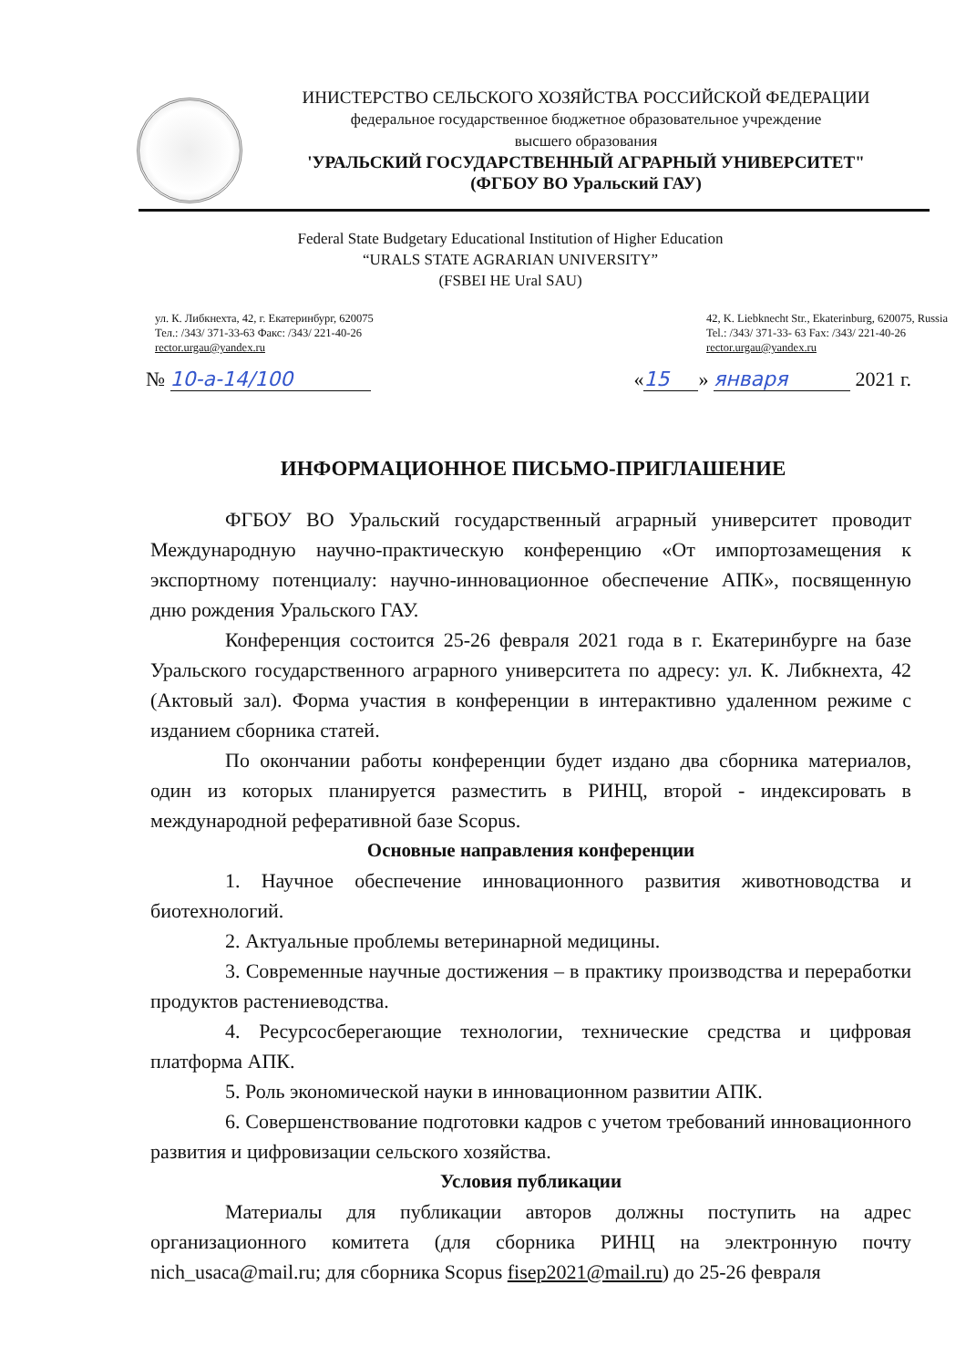ИНИСТЕРСТВО СЕЛЬСКОГО ХОЗЯЙСТВА РОССИЙСКОЙ ФЕДЕРАЦИИ
федеральное государственное бюджетное образовательное учреждение
высшего образования
'УРАЛЬСКИЙ ГОСУДАРСТВЕННЫЙ АГРАРНЫЙ УНИВЕРСИТЕТ"
(ФГБОУ ВО Уральский ГАУ)
Federal State Budgetary Educational Institution of Higher Education
“URALS STATE AGRARIAN UNIVERSITY”
(FSBEI HE Ural SAU)
ул. К. Либкнехта, 42, г. Екатеринбург, 620075
Тел.: /343/ 371-33-63 Факс: /343/ 221-40-26
rector.urgau@yandex.ru
42, K. Liebknecht Str., Ekaterinburg, 620075, Russia
Tel.: /343/ 371-33- 63 Fax: /343/ 221-40-26
rector.urgau@yandex.ru
№ 10-a-14/100 « 15 » января 2021 г.
ИНФОРМАЦИОННОЕ ПИСЬМО-ПРИГЛАШЕНИЕ
ФГБОУ ВО Уральский государственный аграрный университет проводит Международную научно-практическую конференцию «От импортозамещения к экспортному потенциалу: научно-инновационное обеспечение АПК», посвященную дню рождения Уральского ГАУ.
Конференция состоится 25-26 февраля 2021 года в г. Екатеринбурге на базе Уральского государственного аграрного университета по адресу: ул. К. Либкнехта, 42 (Актовый зал). Форма участия в конференции в интерактивно удаленном режиме с изданием сборника статей.
По окончании работы конференции будет издано два сборника материалов, один из которых планируется разместить в РИНЦ, второй - индексировать в международной реферативной базе Scopus.
Основные направления конференции
1. Научное обеспечение инновационного развития животноводства и биотехнологий.
2. Актуальные проблемы ветеринарной медицины.
3. Современные научные достижения – в практику производства и переработки продуктов растениеводства.
4. Ресурсосберегающие технологии, технические средства и цифровая платформа АПК.
5. Роль экономической науки в инновационном развитии АПК.
6. Совершенствование подготовки кадров с учетом требований инновационного развития и цифровизации сельского хозяйства.
Условия публикации
Материалы для публикации авторов должны поступить на адрес организационного комитета (для сборника РИНЦ на электронную почту nich_usaca@mail.ru; для сборника Scopus fisep2021@mail.ru) до 25-26 февраля